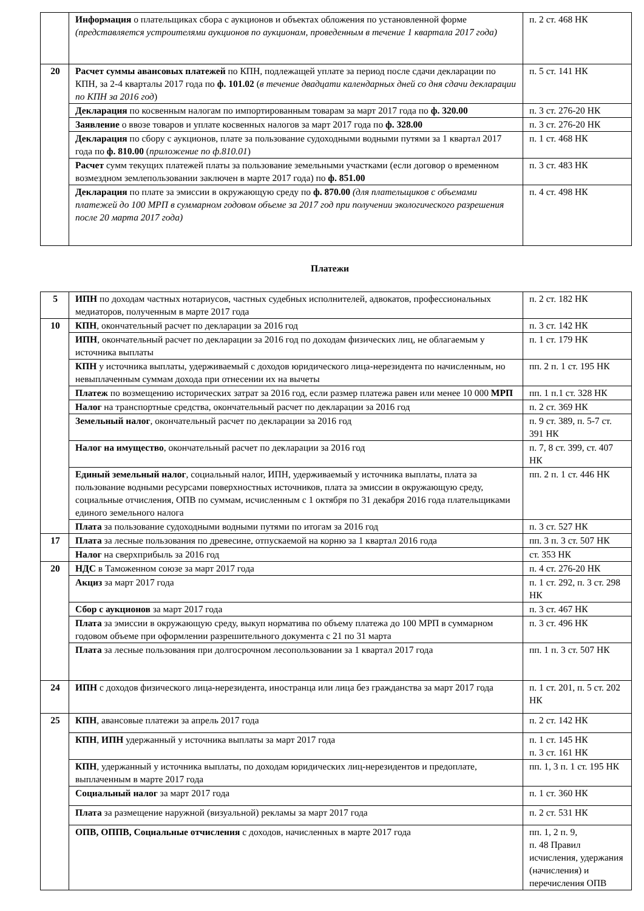| | Информация о плательщиках сбора с аукционов и объектах обложения по установленной форме (представляется устроителями аукционов по аукционам, проведенным в течение 1 квартала 2017 года) | п. 2 ст. 468 НК |
| 20 | Расчет суммы авансовых платежей по КПН, подлежащей уплате за период после сдачи декларации по КПН, за 2-4 кварталы 2017 года по ф. 101.02 ( в течение двадцати календарных дней со дня сдачи декларации по КПН за 2016 год ) | п. 5 ст. 141 НК |
| | Декларация по косвенным налогам по импортированным товарам за март 2017 года по ф. 320.00 | п. 3 ст. 276-20 НК |
| | Заявление о ввозе товаров и уплате косвенных налогов за март 2017 года по ф. 328.00 | п. 3 ст. 276-20 НК |
| | Декларация по сбору с аукционов, плате за пользование судоходными водными путями за 1 квартал 2017 года по ф. 810.00 ( приложение по ф.810.01 ) | п. 1 ст. 468 НК |
| | Расчет сумм текущих платежей платы за пользование земельными участками (если договор о временном возмездном землепользовании заключен в марте 2017 года) по ф. 851.00 | п. 3 ст. 483 НК |
| | Декларация по плате за эмиссии в окружающую среду по ф. 870.00 (для плательщиков с объемами платежей до 100 МРП в суммарном годовом объеме за 2017 год при получении экологического разрешения после 20 марта 2017 года) | п. 4 ст. 498 НК |
Платежи
| 5 | ИПН по доходам частных нотариусов, частных судебных исполнителей, адвокатов, профессиональных медиаторов, полученным в марте 2017 года | п. 2 ст. 182 НК |
| 10 | КПН , окончательный расчет по декларации за 2016 год | п. 3 ст. 142 НК |
| | ИПН , окончательный расчет по декларации за 2016 год по доходам физических лиц, не облагаемым у источника выплаты | п. 1 ст. 179 НК |
| | КПН у источника выплаты, удерживаемый с доходов юридического лица-нерезидента по начисленным, но невыплаченным суммам дохода при отнесении их на вычеты | пп. 2 п. 1 ст. 195 НК |
| | Платеж по возмещению исторических затрат за 2016 год, если размер платежа равен или менее 10 000 МРП | пп. 1 п.1 ст. 328 НК |
| | Налог на транспортные средства, окончательный расчет по декларации за 2016 год | п. 2 ст. 369 НК |
| | Земельный налог , окончательный расчет по декларации за 2016 год | п. 9 ст. 389, п. 5-7 ст. 391 НК |
| | Налог на имущество , окончательный расчет по декларации за 2016 год | п. 7, 8 ст. 399, ст. 407 НК |
| | Единый земельный налог , социальный налог, ИПН, удерживаемый у источника выплаты, плата за пользование водными ресурсами поверхностных источников, плата за эмиссии в окружающую среду, социальные отчисления, ОПВ по суммам, исчисленным с 1 октября по 31 декабря 2016 года плательщиками единого земельного налога | пп. 2 п. 1 ст. 446 НК |
| | Плата за пользование судоходными водными путями по итогам за 2016 год | п. 3 ст. 527 НК |
| 17 | Плата за лесные пользования по древесине, отпускаемой на корню за 1 квартал 2016 года | пп. 3 п. 3 ст. 507 НК |
| | Налог на сверхприбыль за 2016 год | ст. 353 НК |
| 20 | НДС в Таможенном союзе за март 2017 года | п. 4 ст. 276-20 НК |
| | Акциз за март 2017 года | п. 1 ст. 292, п. 3 ст. 298 НК |
| | Сбор с аукционов за март 2017 года | п. 3 ст. 467 НК |
| | Плата за эмиссии в окружающую среду, выкуп норматива по объему платежа до 100 МРП в суммарном годовом объеме при оформлении разрешительного документа с 21 по 31 марта | п. 3 ст. 496 НК |
| | Плата за лесные пользования при долгосрочном лесопользовании за 1 квартал 2017 года | пп. 1 п. 3 ст. 507 НК |
| 24 | ИПН с доходов физического лица-нерезидента, иностранца или лица без гражданства за март 2017 года | п. 1 ст. 201, п. 5 ст. 202 НК |
| 25 | КПН , авансовые платежи за апрель 2017 года | п. 2 ст. 142 НК |
| | КПН , ИПН удержанный у источника выплаты за март 2017 года | п. 1 ст. 145 НК п. 3 ст. 161 НК |
| | КПН , удержанный у источника выплаты, по доходам юридических лиц-нерезидентов и предоплате, выплаченным в марте 2017 года | пп. 1, 3 п. 1 ст. 195 НК |
| | Социальный налог за март 2017 года | п. 1 ст. 360 НК |
| | Плата за размещение наружной (визуальной) рекламы за март 2017 года | п. 2 ст. 531 НК |
| | ОПВ, ОППВ, Социальные отчисления с доходов, начисленных в марте 2017 года | пп. 1, 2 п. 9, п. 48 Правил исчисления, удержания (начисления) и перечисления ОПВ |